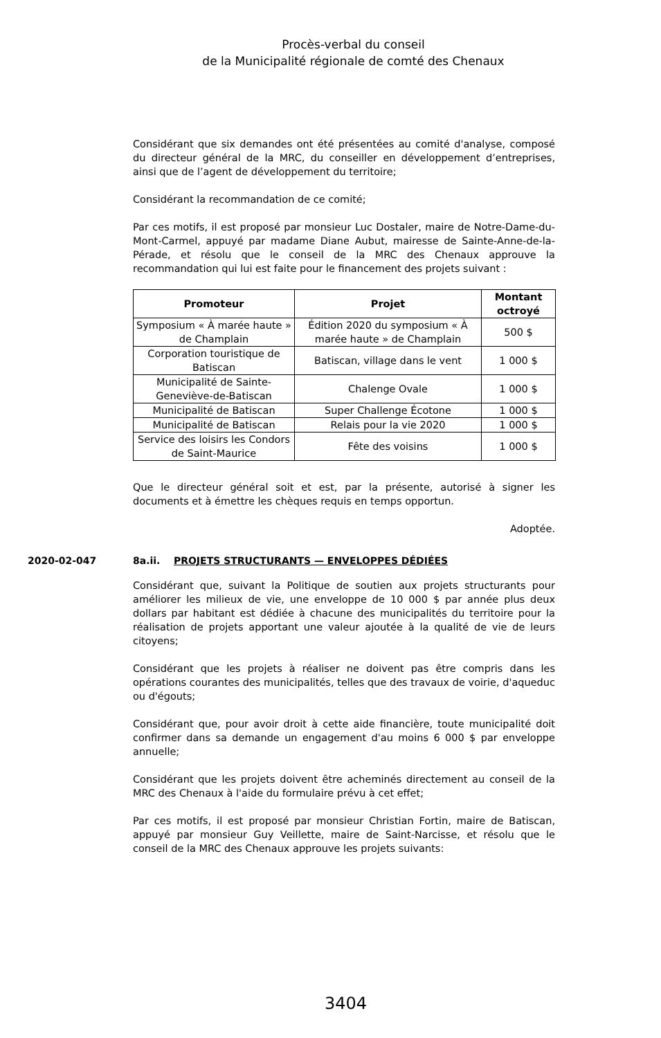Procès-verbal du conseil
de la Municipalité régionale de comté des Chenaux
Considérant que six demandes ont été présentées au comité d'analyse, composé du directeur général de la MRC, du conseiller en développement d’entreprises, ainsi que de l’agent de développement du territoire;
Considérant la recommandation de ce comité;
Par ces motifs, il est proposé par monsieur Luc Dostaler, maire de Notre-Dame-du-Mont-Carmel, appuyé par madame Diane Aubut, mairesse de Sainte-Anne-de-la-Pérade, et résolu que le conseil de la MRC des Chenaux approuve la recommandation qui lui est faite pour le financement des projets suivant :
| Promoteur | Projet | Montant octroyé |
| --- | --- | --- |
| Symposium « À marée haute » de Champlain | Édition 2020 du symposium « À marée haute » de Champlain | 500 $ |
| Corporation touristique de Batiscan | Batiscan, village dans le vent | 1 000 $ |
| Municipalité de Sainte-Geneviève-de-Batiscan | Chalenge Ovale | 1 000 $ |
| Municipalité de Batiscan | Super Challenge Écotone | 1 000 $ |
| Municipalité de Batiscan | Relais pour la vie 2020 | 1 000 $ |
| Service des loisirs les Condors de Saint-Maurice | Fête des voisins | 1 000 $ |
Que le directeur général soit et est, par la présente, autorisé à signer les documents et à émettre les chèques requis en temps opportun.
Adoptée.
2020-02-047 8a.ii. PROJETS STRUCTURANTS — ENVELOPPES DÉDIÉES
Considérant que, suivant la Politique de soutien aux projets structurants pour améliorer les milieux de vie, une enveloppe de 10 000 $ par année plus deux dollars par habitant est dédiée à chacune des municipalités du territoire pour la réalisation de projets apportant une valeur ajoutée à la qualité de vie de leurs citoyens;
Considérant que les projets à réaliser ne doivent pas être compris dans les opérations courantes des municipalités, telles que des travaux de voirie, d'aqueduc ou d'égouts;
Considérant que, pour avoir droit à cette aide financière, toute municipalité doit confirmer dans sa demande un engagement d'au moins 6 000 $ par enveloppe annuelle;
Considérant que les projets doivent être acheminés directement au conseil de la MRC des Chenaux à l'aide du formulaire prévu à cet effet;
Par ces motifs, il est proposé par monsieur Christian Fortin, maire de Batiscan, appuyé par monsieur Guy Veillette, maire de Saint-Narcisse, et résolu que le conseil de la MRC des Chenaux approuve les projets suivants:
3404